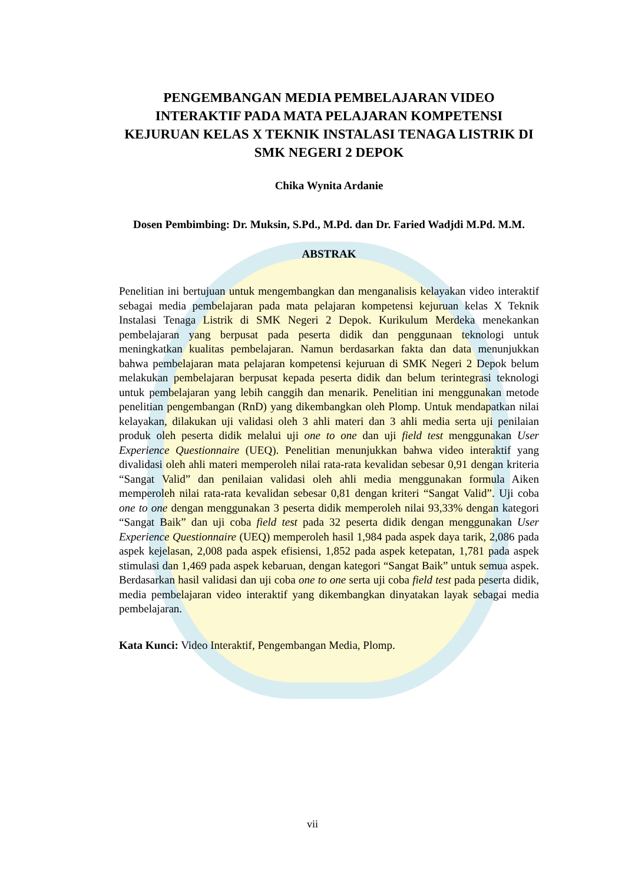PENGEMBANGAN MEDIA PEMBELAJARAN VIDEO INTERAKTIF PADA MATA PELAJARAN KOMPETENSI KEJURUAN KELAS X TEKNIK INSTALASI TENAGA LISTRIK DI SMK NEGERI 2 DEPOK
Chika Wynita Ardanie
Dosen Pembimbing: Dr. Muksin, S.Pd., M.Pd. dan Dr. Faried Wadjdi M.Pd. M.M.
ABSTRAK
Penelitian ini bertujuan untuk mengembangkan dan menganalisis kelayakan video interaktif sebagai media pembelajaran pada mata pelajaran kompetensi kejuruan kelas X Teknik Instalasi Tenaga Listrik di SMK Negeri 2 Depok. Kurikulum Merdeka menekankan pembelajaran yang berpusat pada peserta didik dan penggunaan teknologi untuk meningkatkan kualitas pembelajaran. Namun berdasarkan fakta dan data menunjukkan bahwa pembelajaran mata pelajaran kompetensi kejuruan di SMK Negeri 2 Depok belum melakukan pembelajaran berpusat kepada peserta didik dan belum terintegrasi teknologi untuk pembelajaran yang lebih canggih dan menarik. Penelitian ini menggunakan metode penelitian pengembangan (RnD) yang dikembangkan oleh Plomp. Untuk mendapatkan nilai kelayakan, dilakukan uji validasi oleh 3 ahli materi dan 3 ahli media serta uji penilaian produk oleh peserta didik melalui uji one to one dan uji field test menggunakan User Experience Questionnaire (UEQ). Penelitian menunjukkan bahwa video interaktif yang divalidasi oleh ahli materi memperoleh nilai rata-rata kevalidan sebesar 0,91 dengan kriteria “Sangat Valid” dan penilaian validasi oleh ahli media menggunakan formula Aiken memperoleh nilai rata-rata kevalidan sebesar 0,81 dengan kriteri “Sangat Valid”. Uji coba one to one dengan menggunakan 3 peserta didik memperoleh nilai 93,33% dengan kategori “Sangat Baik” dan uji coba field test pada 32 peserta didik dengan menggunakan User Experience Questionnaire (UEQ) memperoleh hasil 1,984 pada aspek daya tarik, 2,086 pada aspek kejelasan, 2,008 pada aspek efisiensi, 1,852 pada aspek ketepatan, 1,781 pada aspek stimulasi dan 1,469 pada aspek kebaruan, dengan kategori “Sangat Baik” untuk semua aspek. Berdasarkan hasil validasi dan uji coba one to one serta uji coba field test pada peserta didik, media pembelajaran video interaktif yang dikembangkan dinyatakan layak sebagai media pembelajaran.
Kata Kunci: Video Interaktif, Pengembangan Media, Plomp.
vii